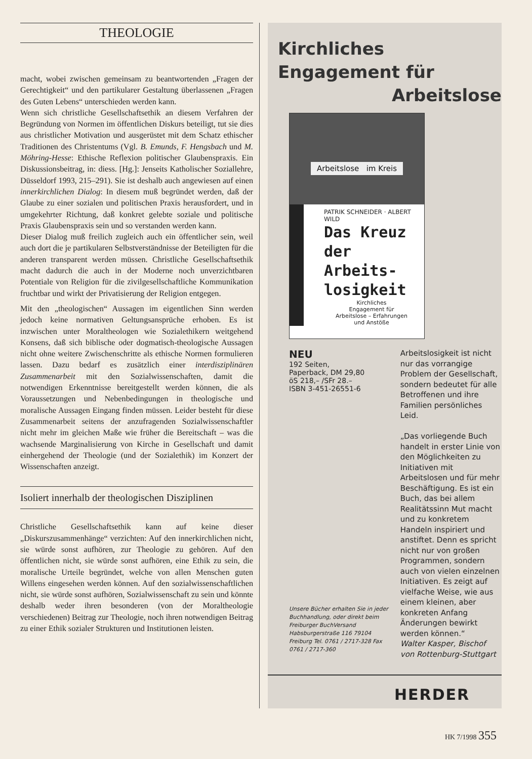THEOLOGIE
macht, wobei zwischen gemeinsam zu beantwortenden „Fragen der Gerechtigkeit“ und den partikularer Gestaltung überlassenen „Fragen des Guten Lebens“ unterschieden werden kann.
Wenn sich christliche Gesellschaftsethik an diesem Verfahren der Begründung von Normen im öffentlichen Diskurs beteiligt, tut sie dies aus christlicher Motivation und ausgerüstet mit dem Schatz ethischer Traditionen des Christentums (Vgl. B. Emunds, F. Hengsbach und M. Möhring-Hesse: Ethische Reflexion politischer Glaubenspraxis. Ein Diskussionsbeitrag, in: diess. [Hg.]: Jenseits Katholischer Soziallehre, Düsseldorf 1993, 215–291). Sie ist deshalb auch angewiesen auf einen innerkirchlichen Dialog: In diesem muß begründet werden, daß der Glaube zu einer sozialen und politischen Praxis herausfordert, und in umgekehrter Richtung, daß konkret gelebte soziale und politische Praxis Glaubenspraxis sein und so verstanden werden kann.
Dieser Dialog muß freilich zugleich auch ein öffentlicher sein, weil auch dort die je partikularen Selbstverständnisse der Beteiligten für die anderen transparent werden müssen. Christliche Gesellschaftsethik macht dadurch die auch in der Moderne noch unverzichtbaren Potentiale von Religion für die zivilgesellschaftliche Kommunikation fruchtbar und wirkt der Privatisierung der Religion entgegen.
Mit den „theologischen“ Aussagen im eigentlichen Sinn werden jedoch keine normativen Geltungsansprüche erhoben. Es ist inzwischen unter Moraltheologen wie Sozialethikern weitgehend Konsens, daß sich biblische oder dogmatisch-theologische Aussagen nicht ohne weitere Zwischenschritte als ethische Normen formulieren lassen. Dazu bedarf es zusätzlich einer interdisziplinären Zusammenarbeit mit den Sozialwissenschaften, damit die notwendigen Erkenntnisse bereitgestellt werden können, die als Voraussetzungen und Nebenbedingungen in theologische und moralische Aussagen Eingang finden müssen. Leider besteht für diese Zusammenarbeit seitens der anzufragenden Sozialwissenschaftler nicht mehr im gleichen Maße wie früher die Bereitschaft – was die wachsende Marginalisierung von Kirche in Gesellschaft und damit einhergehend der Theologie (und der Sozialethik) im Konzert der Wissenschaften anzeigt.
Isoliert innerhalb der theologischen Disziplinen
Christliche Gesellschaftsethik kann auf keine dieser „Diskurszusammenhänge“ verzichten: Auf den innerkirchlichen nicht, sie würde sonst aufhören, zur Theologie zu gehören. Auf den öffentlichen nicht, sie würde sonst aufhören, eine Ethik zu sein, die moralische Urteile begründet, welche von allen Menschen guten Willens eingesehen werden können. Auf den sozialwissenschaftlichen nicht, sie würde sonst aufhören, Sozialwissenschaft zu sein und könnte deshalb weder ihren besonderen (von der Moraltheologie verschiedenen) Beitrag zur Theologie, noch ihren notwendigen Beitrag zu einer Ethik sozialer Strukturen und Institutionen leisten.
Kirchliches
Engagement für
Arbeitslose
Arbeitslose im Kreis
PATRIK SCHNEIDER · ALBERT WILD
Das Kreuz der Arbeits-losigkeit
Kirchliches
Engagement für
Arbeitslose – Erfahrungen
und Anstöße
NEU
192 Seiten,
Paperback, DM 29,80
öS 218,– /SFr 28.–
ISBN 3-451-26551-6
Unsere Bücher erhalten Sie in jeder Buchhandlung, oder direkt beim Freiburger BuchVersand Habsburgerstraße 116 79104 Freiburg Tel. 0761 / 2717-328 Fax 0761 / 2717-360
Arbeitslosigkeit ist nicht nur das vorrangige Problem der Gesellschaft, sondern bedeutet für alle Betroffenen und ihre Familien persönliches Leid.
„Das vorliegende Buch handelt in erster Linie von den Möglichkeiten zu Initiativen mit Arbeitslosen und für mehr Beschäftigung. Es ist ein Buch, das bei allem Realitätssinn Mut macht und zu konkretem Handeln inspiriert und anstiftet. Denn es spricht nicht nur von großen Programmen, sondern auch von vielen einzelnen Initiativen. Es zeigt auf vielfache Weise, wie aus einem kleinen, aber konkreten Anfang Änderungen bewirkt werden können.“
Walter Kasper, Bischof von Rottenburg-Stuttgart
HERDER
HK 7/1998 355